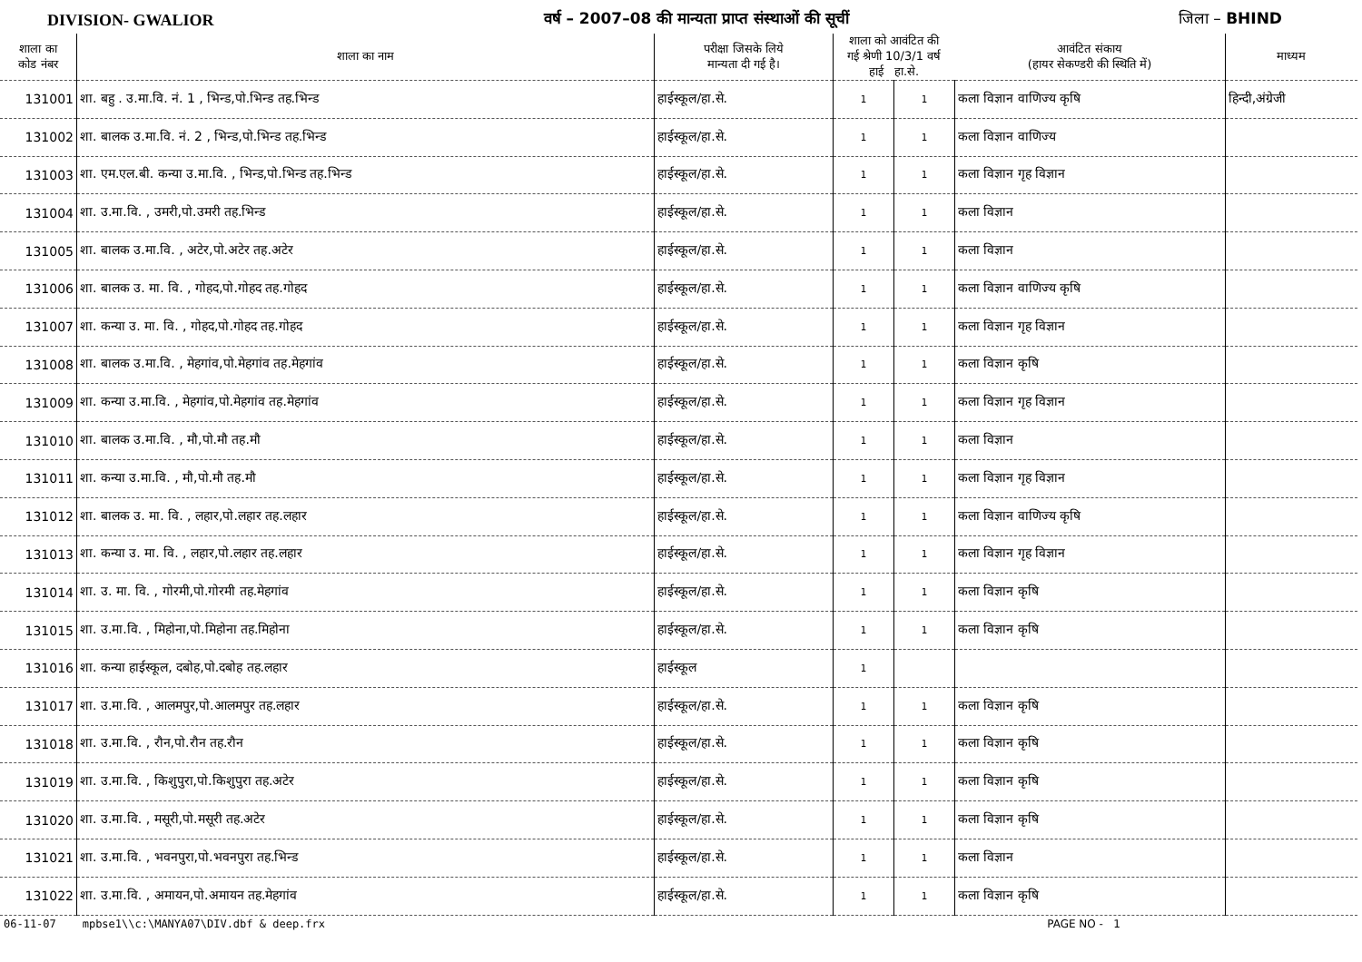DIVISION- GWALIOR वर्ष – 2007–08 की मान्यता प्राप्त संस्थाओं की सूचीं जिला – BHIND
| शाला का कोड नंबर | शाला का नाम | परीक्षा जिसके लिये मान्यता दी गई है। | शाला को आवंटित की गई श्रेणी 10/3/1 वर्ष हाई हा.से. | | आवंटित संकाय (हायर सेकण्डरी की स्थिति में) | माध्यम |
| --- | --- | --- | --- | --- | --- | --- |
| 131001 | शा. बहु . उ.मा.वि. नं. 1 , भिन्ड,पो.भिन्ड तह.भिन्ड | हाईस्कूल/हा.से. | 1 | 1 | कला विज्ञान वाणिज्य कृषि | हिन्दी,अंग्रेजी |
| 131002 | शा. बालक उ.मा.वि. नं. 2 , भिन्ड,पो.भिन्ड तह.भिन्ड | हाईस्कूल/हा.से. | 1 | 1 | कला विज्ञान वाणिज्य | |
| 131003 | शा. एम.एल.बी. कन्या उ.मा.वि. , भिन्ड,पो.भिन्ड तह.भिन्ड | हाईस्कूल/हा.से. | 1 | 1 | कला विज्ञान गृह विज्ञान | |
| 131004 | शा. उ.मा.वि. , उमरी,पो.उमरी तह.भिन्ड | हाईस्कूल/हा.से. | 1 | 1 | कला विज्ञान | |
| 131005 | शा. बालक उ.मा.वि. , अटेर,पो.अटेर तह.अटेर | हाईस्कूल/हा.से. | 1 | 1 | कला विज्ञान | |
| 131006 | शा. बालक उ. मा. वि. , गोहद,पो.गोहद तह.गोहद | हाईस्कूल/हा.से. | 1 | 1 | कला विज्ञान वाणिज्य कृषि | |
| 131007 | शा. कन्या उ. मा. वि. , गोहद,पो.गोहद तह.गोहद | हाईस्कूल/हा.से. | 1 | 1 | कला विज्ञान गृह विज्ञान | |
| 131008 | शा. बालक उ.मा.वि. , मेहगांव,पो.मेहगांव तह.मेहगांव | हाईस्कूल/हा.से. | 1 | 1 | कला विज्ञान कृषि | |
| 131009 | शा. कन्या उ.मा.वि. , मेहगांव,पो.मेहगांव तह.मेहगांव | हाईस्कूल/हा.से. | 1 | 1 | कला विज्ञान गृह विज्ञान | |
| 131010 | शा. बालक उ.मा.वि. , मौ,पो.मौ तह.मौ | हाईस्कूल/हा.से. | 1 | 1 | कला विज्ञान | |
| 131011 | शा. कन्या उ.मा.वि. , मौ,पो.मौ तह.मौ | हाईस्कूल/हा.से. | 1 | 1 | कला विज्ञान गृह विज्ञान | |
| 131012 | शा. बालक उ. मा. वि. , लहार,पो.लहार तह.लहार | हाईस्कूल/हा.से. | 1 | 1 | कला विज्ञान वाणिज्य कृषि | |
| 131013 | शा. कन्या उ. मा. वि. , लहार,पो.लहार तह.लहार | हाईस्कूल/हा.से. | 1 | 1 | कला विज्ञान गृह विज्ञान | |
| 131014 | शा. उ. मा. वि. , गोरमी,पो.गोरमी तह.मेहगांव | हाईस्कूल/हा.से. | 1 | 1 | कला विज्ञान कृषि | |
| 131015 | शा. उ.मा.वि. , मिहोना,पो.मिहोना तह.मिहोना | हाईस्कूल/हा.से. | 1 | 1 | कला विज्ञान कृषि | |
| 131016 | शा. कन्या हाईस्कूल, दबोह,पो.दबोह तह.लहार | हाईस्कूल | 1 | | | |
| 131017 | शा. उ.मा.वि. , आलमपुर,पो.आलमपुर तह.लहार | हाईस्कूल/हा.से. | 1 | 1 | कला विज्ञान कृषि | |
| 131018 | शा. उ.मा.वि. , रौन,पो.रौन तह.रौन | हाईस्कूल/हा.से. | 1 | 1 | कला विज्ञान कृषि | |
| 131019 | शा. उ.मा.वि. , किशुपुरा,पो.किशुपुरा तह.अटेर | हाईस्कूल/हा.से. | 1 | 1 | कला विज्ञान कृषि | |
| 131020 | शा. उ.मा.वि. , मसूरी,पो.मसूरी तह.अटेर | हाईस्कूल/हा.से. | 1 | 1 | कला विज्ञान कृषि | |
| 131021 | शा. उ.मा.वि. , भवनपुरा,पो.भवनपुरा तह.भिन्ड | हाईस्कूल/हा.से. | 1 | 1 | कला विज्ञान | |
| 131022 | शा. उ.मा.वि. , अमायन,पो.अमायन तह.मेहगांव | हाईस्कूल/हा.से. | 1 | 1 | कला विज्ञान कृषि | |
06-11-07 mpbse1\\c:\MANYA07\DIV.dbf & deep.frx PAGE NO - 1